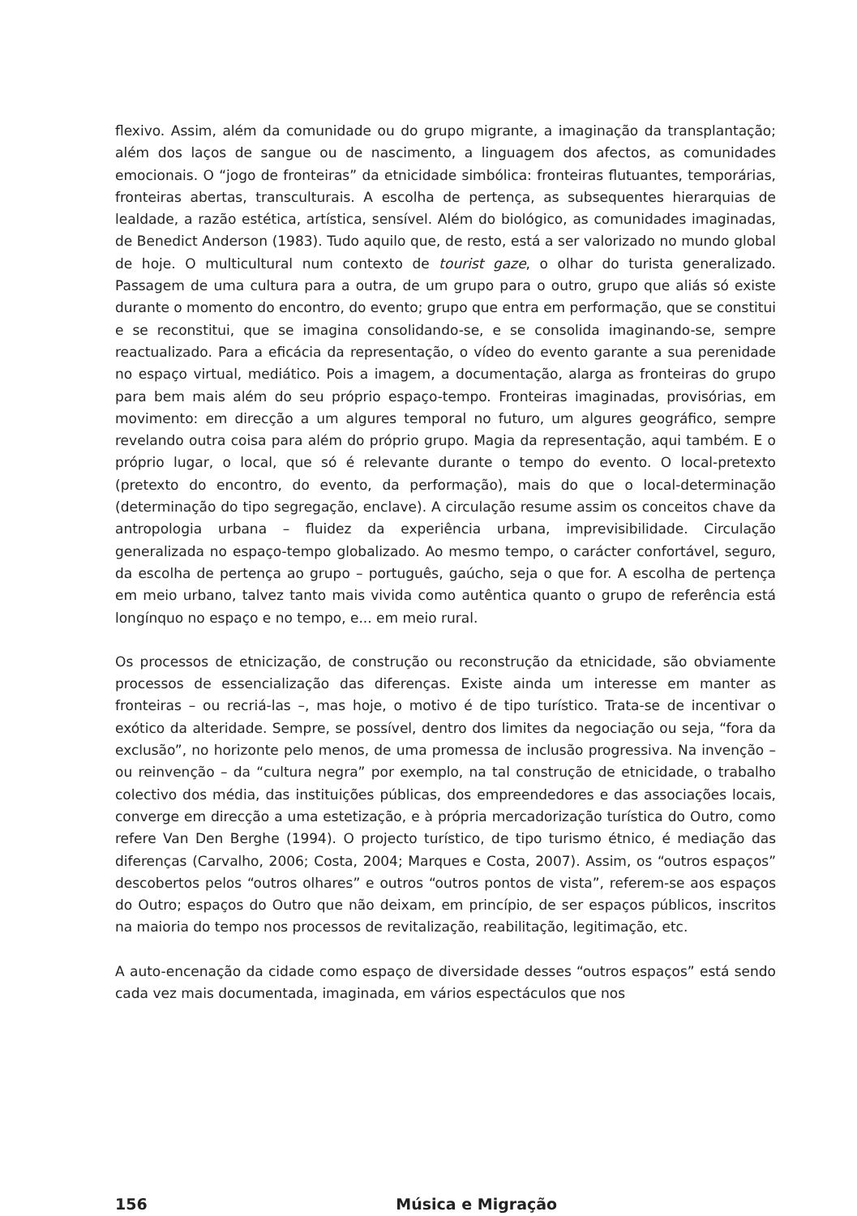flexivo. Assim, além da comunidade ou do grupo migrante, a imaginação da transplantação; além dos laços de sangue ou de nascimento, a linguagem dos afectos, as comunidades emocionais. O “jogo de fronteiras” da etnicidade simbólica: fronteiras flutuantes, temporárias, fronteiras abertas, transculturais. A escolha de pertença, as subsequentes hierarquias de lealdade, a razão estética, artística, sensível. Além do biológico, as comunidades imaginadas, de Benedict Anderson (1983). Tudo aquilo que, de resto, está a ser valorizado no mundo global de hoje. O multicultural num contexto de tourist gaze, o olhar do turista generalizado. Passagem de uma cultura para a outra, de um grupo para o outro, grupo que aliás só existe durante o momento do encontro, do evento; grupo que entra em performação, que se constitui e se reconstitui, que se imagina consolidando-se, e se consolida imaginando-se, sempre reactualizado. Para a eficácia da representação, o vídeo do evento garante a sua perenidade no espaço virtual, mediático. Pois a imagem, a documentação, alarga as fronteiras do grupo para bem mais além do seu próprio espaço-tempo. Fronteiras imaginadas, provisórias, em movimento: em direcção a um algures temporal no futuro, um algures geográfico, sempre revelando outra coisa para além do próprio grupo. Magia da representação, aqui também. E o próprio lugar, o local, que só é relevante durante o tempo do evento. O local-pretexto (pretexto do encontro, do evento, da performação), mais do que o local-determinação (determinação do tipo segregação, enclave). A circulação resume assim os conceitos chave da antropologia urbana – fluidez da experiência urbana, imprevisibilidade. Circulação generalizada no espaço-tempo globalizado. Ao mesmo tempo, o carácter confortável, seguro, da escolha de pertença ao grupo – português, gaúcho, seja o que for. A escolha de pertença em meio urbano, talvez tanto mais vivida como autêntica quanto o grupo de referência está longínquo no espaço e no tempo, e... em meio rural.
Os processos de etnicização, de construção ou reconstrução da etnicidade, são obviamente processos de essencialização das diferenças. Existe ainda um interesse em manter as fronteiras – ou recriá-las –, mas hoje, o motivo é de tipo turístico. Trata-se de incentivar o exótico da alteridade. Sempre, se possível, dentro dos limites da negociação ou seja, “fora da exclusão”, no horizonte pelo menos, de uma promessa de inclusão progressiva. Na invenção – ou reinvenção – da “cultura negra” por exemplo, na tal construção de etnicidade, o trabalho colectivo dos média, das instituições públicas, dos empreendedores e das associações locais, converge em direcção a uma estetização, e à própria mercadorização turística do Outro, como refere Van Den Berghe (1994). O projecto turístico, de tipo turismo étnico, é mediação das diferenças (Carvalho, 2006; Costa, 2004; Marques e Costa, 2007). Assim, os “outros espaços” descobertos pelos “outros olhares” e outros “outros pontos de vista”, referem-se aos espaços do Outro; espaços do Outro que não deixam, em princípio, de ser espaços públicos, inscritos na maioria do tempo nos processos de revitalização, reabilitação, legitimação, etc.
A auto-encenação da cidade como espaço de diversidade desses “outros espaços” está sendo cada vez mais documentada, imaginada, em vários espectáculos que nos
156 Música e Migração